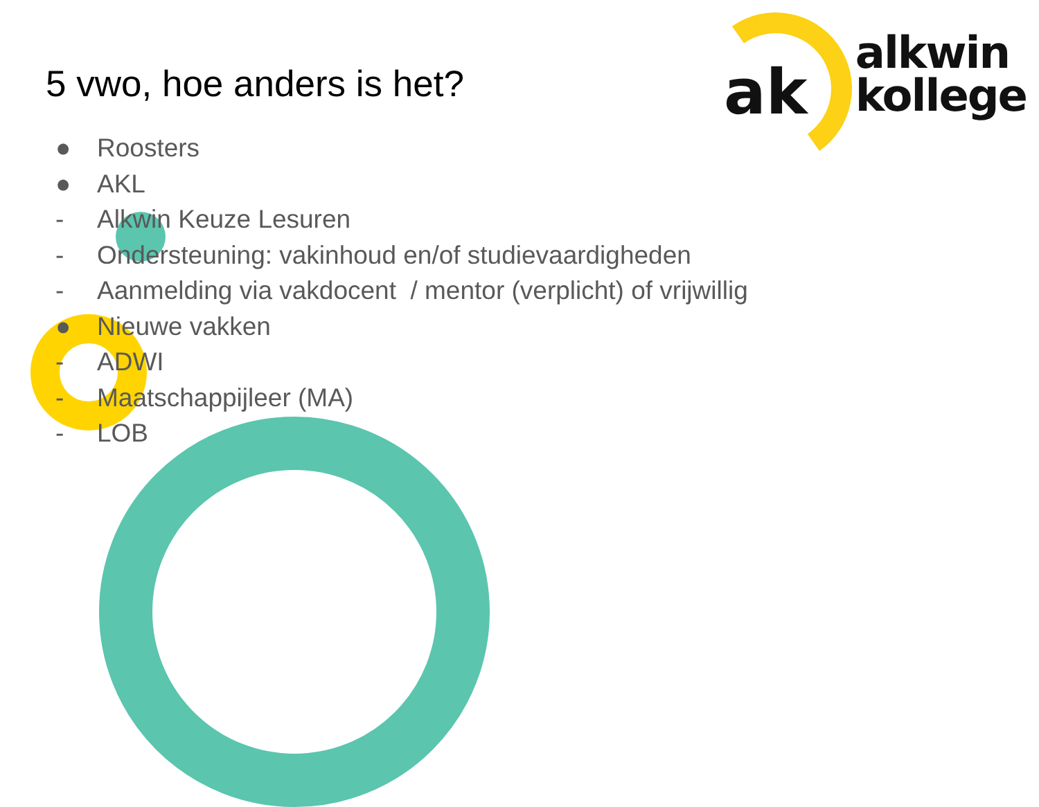5 vwo, hoe anders is het?
ak
alkwin
kollege
● Roosters
● AKL
- Alkwin Keuze Lesuren
- Ondersteuning: vakinhoud en/of studievaardigheden
- Aanmelding via vakdocent / mentor (verplicht) of vrijwillig
● Nieuwe vakken
- ADWI
- Maatschappijleer (MA)
- LOB